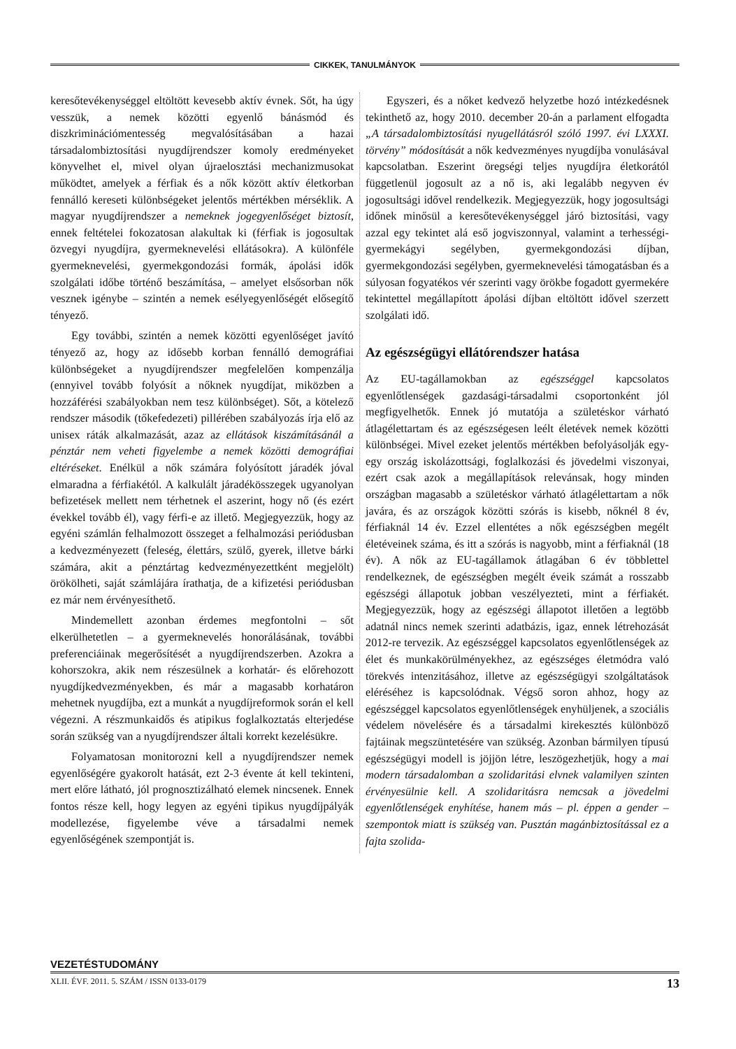CIKKEK, TANULMÁNYOK
kereső­tevékenységgel eltöltött kevesebb aktív évnek. Sőt, ha úgy vesszük, a nemek közötti egyenlő bánásmód és diszkriminációmentesség megvalósításában a hazai társadalombiztosítási nyugdíjrendszer komoly eredményeket könyvelhet el, mivel olyan újraelosztási mechanizmusokat működtet, amelyek a férfiak és a nők között aktív életkorban fennálló kereseti különbségeket jelentős mértékben mérséklik. A magyar nyugdíjrendszer a nemeknek jogegyenlőséget biztosít, ennek feltételei fokozatosan alakultak ki (férfiak is jogosultak özvegyi nyugdíjra, gyermeknevelési ellátásokra). A különféle gyermeknevelési, gyermekgondozási formák, ápolási idők szolgálati időbe történő beszámítása, – amelyet elsősorban nők vesznek igénybe – szintén a nemek esélyegyenlőségét elősegítő tényező.
Egy további, szintén a nemek közötti egyenlőséget javító tényező az, hogy az idősebb korban fennálló demográfiai különbségeket a nyugdíjrendszer megfelelően kompenzálja (ennyivel tovább folyósít a nőknek nyugdíjat, miközben a hozzáférési szabályokban nem tesz különbséget). Sőt, a kötelező rendszer második (tőkefedezeti) pillérében szabályozás írja elő az unisex ráták alkalmazását, azaz az ellátások kiszámításánál a pénztár nem veheti figyelembe a nemek közötti demográfiai eltéréseket. Enélkül a nők számára folyósított járadék jóval elmaradna a férfiakétól. A kalkulált járadékösszegek ugyanolyan befizetések mellett nem térhetnek el aszerint, hogy nő (és ezért évekkel tovább él), vagy férfi-e az illető. Megjegyezzük, hogy az egyéni számlán felhalmozott összeget a felhalmozási periódusban a kedvezményezett (feleség, élettárs, szülő, gyerek, illetve bárki számára, akit a pénztártag kedvezményezettként megjelölt) örökölheti, saját számlájára írathatja, de a kifizetési periódusban ez már nem érvényesíthető.
Mindemellett azonban érdemes megfontolni – sőt elkerülhetetlen – a gyermeknevelés honorálásának, további preferenciáinak megerősítését a nyugdíjrendszerben. Azokra a kohorszokra, akik nem részesülnek a korhatár- és előrehozott nyugdíjkedvezményekben, és már a magasabb korhatáron mehetnek nyugdíjba, ezt a munkát a nyugdíjreformok során el kell végezni. A részmunkaidős és atipikus foglalkoztatás elterjedése során szükség van a nyugdíjrendszer általi korrekt kezelésükre.
Folyamatosan monitorozni kell a nyugdíjrendszer nemek egyenlőségére gyakorolt hatását, ezt 2-3 évente át kell tekinteni, mert előre látható, jól prognosztizálható elemek nincsenek. Ennek fontos része kell, hogy legyen az egyéni tipikus nyugdíjpályák modellezése, figyelembe véve a társadalmi nemek egyenlőségének szempontját is.
Egyszeri, és a nőket kedvező helyzetbe hozó intézkedésnek tekinthető az, hogy 2010. december 20-án a parlament elfogadta „A társadalombiztosítási nyugellátásról szóló 1997. évi LXXXI. törvény” módosítását a nők kedvezményes nyugdíjba vonulásával kapcsolatban. Eszerint öregségi teljes nyugdíjra életkorától függetlenül jogosult az a nő is, aki legalább negyven év jogosultsági idővel rendelkezik. Megjegyezzük, hogy jogosultsági időnek minősül a keresőtevékenységgel járó biztosítási, vagy azzal egy tekintet alá eső jogviszonnyal, valamint a terhességi-gyermekágyi segélyben, gyermekgondozási díjban, gyermekgondozási segélyben, gyermeknevelési támogatásban és a súlyosan fogyatékos vér szerinti vagy örökbe fogadott gyermekére tekintettel megállapított ápolási díjban eltöltött idővel szerzett szolgálati idő.
Az egészségügyi ellátórendszer hatása
Az EU-tagállamokban az egészséggel kapcsolatos egyenlőtlenségek gazdasági-társadalmi csoportonként jól megfigyelhetők. Ennek jó mutatója a születéskor várható átlagélettartam és az egészségesen leélt életévek nemek közötti különbségei. Mivel ezeket jelentős mértékben befolyásolják egy-egy ország iskolázottsági, foglalkozási és jövedelmi viszonyai, ezért csak azok a megállapítások relevánsak, hogy minden országban magasabb a születéskor várható átlagélettartam a nők javára, és az országok közötti szórás is kisebb, nőknél 8 év, férfiaknál 14 év. Ezzel ellentétes a nők egészségben megélt életéveinek száma, és itt a szórás is nagyobb, mint a férfiaknál (18 év). A nők az EU-tagállamok átlagában 6 év többlettel rendelkeznek, de egészségben megélt éveik számát a rosszabb egészségi állapotuk jobban veszélyezteti, mint a férfiakét. Megjegyezzük, hogy az egészségi állapotot illetően a legtöbb adatnál nincs nemek szerinti adatbázis, igaz, ennek létrehozását 2012-re tervezik. Az egészséggel kapcsolatos egyenlőtlenségek az élet és munkakörülményekhez, az egészséges életmódra való törekvés intenzitásához, illetve az egészségügyi szolgáltatások eléréséhez is kapcsolódnak. Végső soron ahhoz, hogy az egészséggel kapcsolatos egyenlőtlenségek enyhüljenek, a szociális védelem növelésére és a társadalmi kirekesztés különböző fajtáinak megszüntetésére van szükség. Azonban bármilyen típusú egészségügyi modell is jöjjön létre, leszögezhetjük, hogy a mai modern társadalomban a szolidaritási elvnek valamilyen szinten érvényesülnie kell. A szolidaritásra nemcsak a jövedelmi egyenlőtlenségek enyhítése, hanem más – pl. éppen a gender – szempontok miatt is szükség van. Pusztán magánbiztosítással ez a fajta szolida-
VEZETÉSTUDOMÁNY
XLII. ÉVF. 2011. 5. SZÁM / ISSN 0133-0179 13